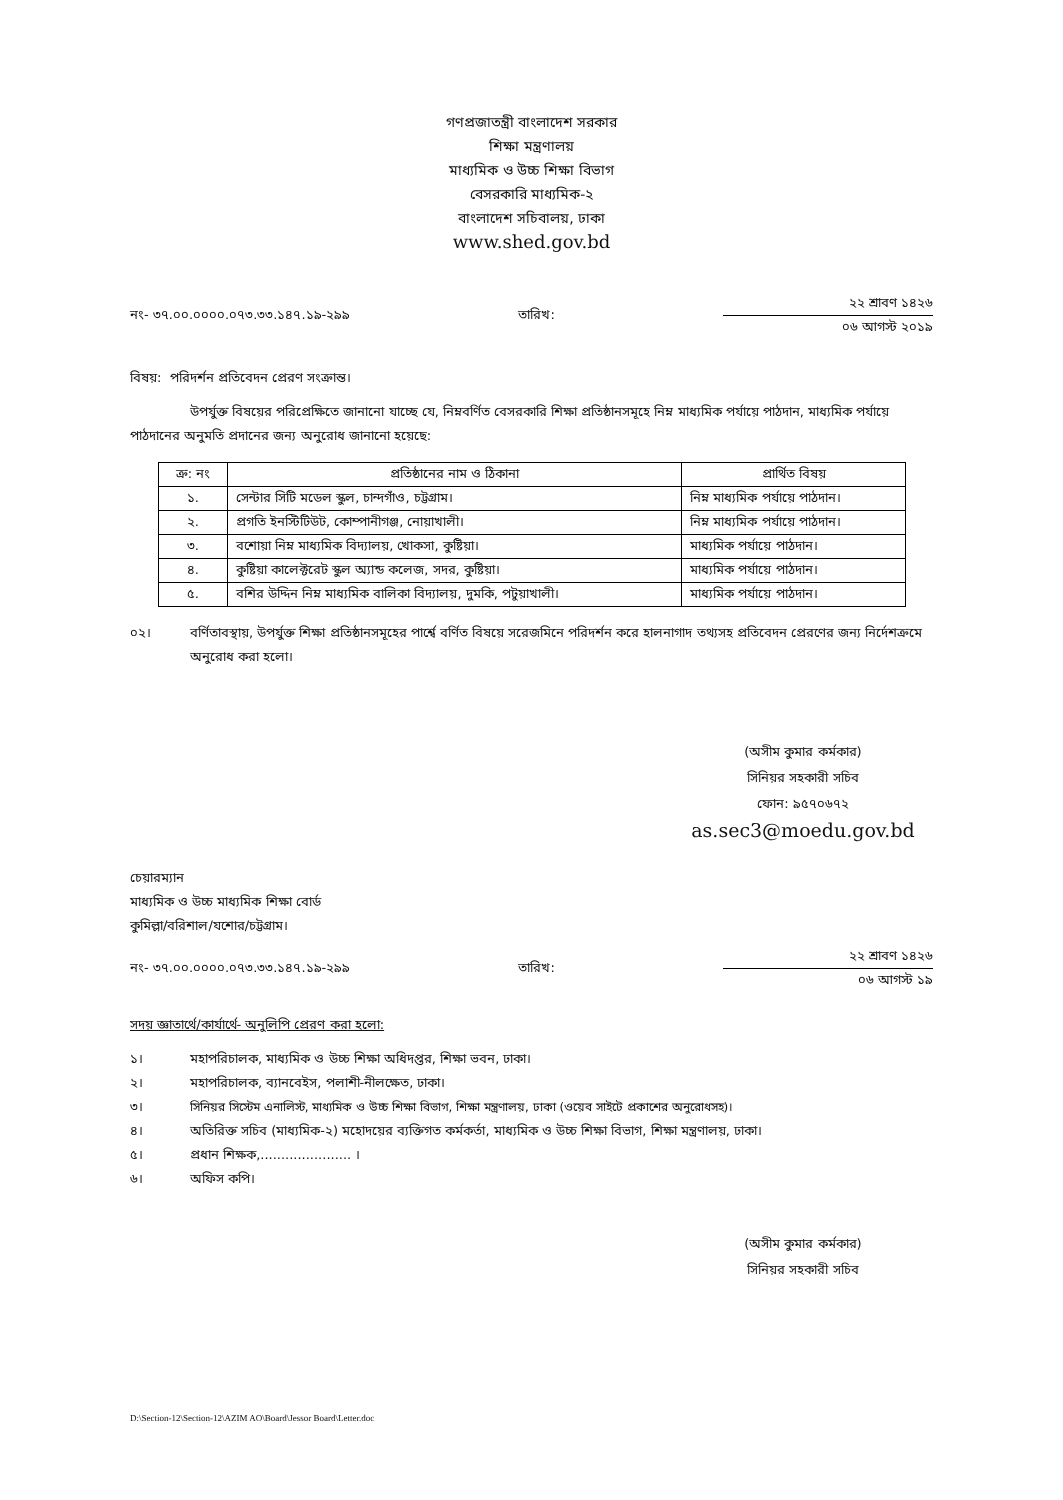গণপ্রজাতন্ত্রী বাংলাদেশ সরকার
শিক্ষা মন্ত্রণালয়
মাধ্যমিক ও উচ্চ শিক্ষা বিভাগ
বেসরকারি মাধ্যমিক-২
বাংলাদেশ সচিবালয়, ঢাকা
www.shed.gov.bd
নং- ৩৭.০০.০০০০.০৭৩.৩৩.১৪৭.১৯-২৯৯ তারিখ:
২২ শ্রাবণ ১৪২৬
০৬ আগস্ট ২০১৯
বিষয়: পরিদর্শন প্রতিবেদন প্রেরণ সংক্রান্ত।
উপর্যুক্ত বিষয়ের পরিপ্রেক্ষিতে জানানো যাচ্ছে যে, নিম্নবর্ণিত বেসরকারি শিক্ষা প্রতিষ্ঠানসমূহে নিম্ন মাধ্যমিক পর্যায়ে পাঠদান, মাধ্যমিক পর্যায়ে পাঠদানের অনুমতি প্রদানের জন্য অনুরোধ জানানো হয়েছে:
| ক্র: নং | প্রতিষ্ঠানের নাম ও ঠিকানা | প্রার্থিত বিষয় |
| --- | --- | --- |
| ১. | সেন্টার সিটি মডেল স্কুল, চান্দগাঁও, চট্টগ্রাম। | নিম্ন মাধ্যমিক পর্যায়ে পাঠদান। |
| ২. | প্রগতি ইনস্টিটিউট, কোম্পানীগঞ্জ, নোয়াখালী। | নিম্ন মাধ্যমিক পর্যায়ে পাঠদান। |
| ৩. | বশোয়া নিম্ন মাধ্যমিক বিদ্যালয়, খোকসা, কুষ্টিয়া। | মাধ্যমিক পর্যায়ে পাঠদান। |
| ৪. | কুষ্টিয়া কালেক্টরেট স্কুল অ্যান্ড কলেজ, সদর, কুষ্টিয়া। | মাধ্যমিক পর্যায়ে পাঠদান। |
| ৫. | বশির উদ্দিন নিম্ন মাধ্যমিক বালিকা বিদ্যালয়, দুমকি, পটুয়াখালী। | মাধ্যমিক পর্যায়ে পাঠদান। |
০২। বর্ণিতাবস্থায়, উপর্যুক্ত শিক্ষা প্রতিষ্ঠানসমূহের পার্শ্বে বর্ণিত বিষয়ে সরেজমিনে পরিদর্শন করে হালনাগাদ তথ্যসহ প্রতিবেদন প্রেরণের জন্য নির্দেশক্রমে অনুরোধ করা হলো।
(অসীম কুমার কর্মকার)
সিনিয়র সহকারী সচিব
ফোন: ৯৫৭০৬৭২
as.sec3@moedu.gov.bd
চেয়ারম্যান
মাধ্যমিক ও উচ্চ মাধ্যমিক শিক্ষা বোর্ড
কুমিল্লা/বরিশাল/যশোর/চট্টগ্রাম।
নং- ৩৭.০০.০০০০.০৭৩.৩৩.১৪৭.১৯-২৯৯ তারিখ:
২২ শ্রাবণ ১৪২৬
০৬ আগস্ট ১৯
সদয় জ্ঞাতার্থে/কার্যার্থে- অনুলিপি প্রেরণ করা হলো:
১। মহাপরিচালক, মাধ্যমিক ও উচ্চ শিক্ষা অধিদপ্তর, শিক্ষা ভবন, ঢাকা।
২। মহাপরিচালক, ব্যানবেইস, পলাশী-নীলক্ষেত, ঢাকা।
৩। সিনিয়র সিস্টেম এনালিস্ট, মাধ্যমিক ও উচ্চ শিক্ষা বিভাগ, শিক্ষা মন্ত্রণালয়, ঢাকা (ওয়েব সাইটে প্রকাশের অনুরোধসহ)।
৪। অতিরিক্ত সচিব (মাধ্যমিক-২) মহোদয়ের ব্যক্তিগত কর্মকর্তা, মাধ্যমিক ও উচ্চ শিক্ষা বিভাগ, শিক্ষা মন্ত্রণালয়, ঢাকা।
৫। প্রধান শিক্ষক,...................... ।
৬। অফিস কপি।
(অসীম কুমার কর্মকার)
সিনিয়র সহকারী সচিব
D:\Section-12\Section-12\AZIM AO\Board\Jessor Board\Letter.doc